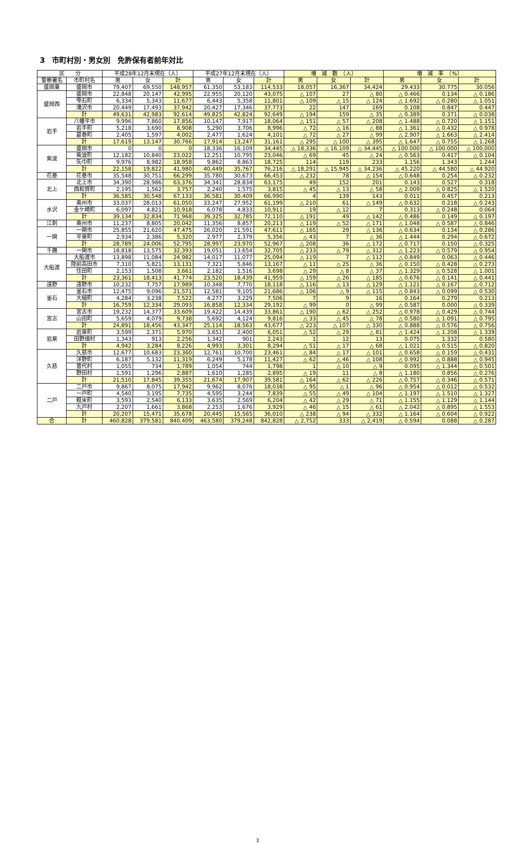3　市町村別・男女別　免許保有者前年対比
| 区 分 | | 平成28年12月末現在（人） | | | 平成27年12月末現在（人） | | | 増 減 数 （人） | | | 増 減 率 （%） | | |
| --- | --- | --- | --- | --- | --- | --- | --- | --- | --- | --- | --- | --- | --- |
| 警察署名 | 市町村名 | 男 | 女 | 計 | 男 | 女 | 計 | 男 | 女 | 計 | 男 | 女 | 計 |
| 盛岡東 | 盛岡市 | 79,407 | 69,550 | 148,957 | 61,350 | 53,183 | 114,533 | 18,057 | 16,367 | 34,424 | 29.433 | 30.775 | 30.056 |
| 盛岡西 | 盛岡市 | 22,848 | 20,147 | 42,995 | 22,955 | 20,120 | 43,075 | △ 107 | 27 | △ 80 | △ 0.466 | 0.134 | △ 0.186 |
| | 雫石町 | 6,334 | 5,343 | 11,677 | 6,443 | 5,358 | 11,801 | △ 109 | △ 15 | △ 124 | △ 1.692 | △ 0.280 | △ 1.051 |
| | 滝沢市 | 20,449 | 17,493 | 37,942 | 20,427 | 17,346 | 37,773 | 22 | 147 | 169 | 0.108 | 0.847 | 0.447 |
| | 計 | 49,631 | 42,983 | 92,614 | 49,825 | 42,824 | 92,649 | △ 194 | 159 | △ 35 | △ 0.389 | 0.371 | △ 0.038 |
| 岩手 | 八幡平市 | 9,996 | 7,860 | 17,856 | 10,147 | 7,917 | 18,064 | △ 151 | △ 57 | △ 208 | △ 1.488 | △ 0.720 | △ 1.151 |
| | 岩手町 | 5,218 | 3,690 | 8,908 | 5,290 | 3,706 | 8,996 | △ 72 | △ 16 | △ 88 | △ 1.361 | △ 0.432 | △ 0.978 |
| | 葛巻町 | 2,405 | 1,597 | 4,002 | 2,477 | 1,624 | 4,101 | △ 72 | △ 27 | △ 99 | △ 2.907 | △ 1.663 | △ 2.414 |
| | 計 | 17,619 | 13,147 | 30,766 | 17,914 | 13,247 | 31,161 | △ 295 | △ 100 | △ 395 | △ 1.647 | △ 0.755 | △ 1.268 |
| 紫波 | 盛岡市 | 0 | 0 | 0 | 18,336 | 16,109 | 34,445 | △ 18,336 | △ 16,109 | △ 34,445 | △ 100.000 | △ 100.000 | △ 100.000 |
| | 紫波町 | 12,182 | 10,840 | 23,022 | 12,251 | 10,795 | 23,046 | △ 69 | 45 | △ 24 | △ 0.563 | 0.417 | △ 0.104 |
| | 矢巾町 | 9,976 | 8,982 | 18,958 | 9,862 | 8,863 | 18,725 | 114 | 119 | 233 | 1.156 | 1.343 | 1.244 |
| | 計 | 22,158 | 19,822 | 41,980 | 40,449 | 35,767 | 76,216 | △ 18,291 | △ 15,945 | △ 34,236 | △ 45.220 | △ 44.580 | △ 44.920 |
| 花巻 | 花巻市 | 35,548 | 30,751 | 66,299 | 35,780 | 30,673 | 66,453 | △ 232 | 78 | △ 154 | △ 0.648 | 0.254 | △ 0.232 |
| 北上 | 北上市 | 34,390 | 28,986 | 63,376 | 34,341 | 28,834 | 63,175 | 49 | 152 | 201 | 0.143 | 0.527 | 0.318 |
| | 西和賀町 | 2,195 | 1,562 | 3,757 | 2,240 | 1,575 | 3,815 | △ 45 | △ 13 | △ 58 | △ 2.009 | △ 0.825 | △ 1.520 |
| | 計 | 36,585 | 30,548 | 67,133 | 36,581 | 30,409 | 66,990 | 4 | 139 | 143 | 0.011 | 0.457 | 0.213 |
| 水沢 | 奥州市 | 33,037 | 28,013 | 61,050 | 33,247 | 27,952 | 61,199 | △ 210 | 61 | △ 149 | △ 0.632 | 0.218 | △ 0.243 |
| | 金ケ崎町 | 6,097 | 4,821 | 10,918 | 6,078 | 4,833 | 10,911 | 19 | △ 12 | 7 | 0.313 | △ 0.248 | 0.064 |
| | 計 | 39,134 | 32,834 | 71,968 | 39,325 | 32,785 | 72,110 | △ 191 | 49 | △ 142 | △ 0.486 | 0.149 | △ 0.197 |
| 江刺 | 奥州市 | 11,237 | 8,805 | 20,042 | 11,356 | 8,857 | 20,213 | △ 119 | △ 52 | △ 171 | △ 1.048 | △ 0.587 | △ 0.846 |
| 一関 | 一関市 | 25,855 | 21,620 | 47,475 | 26,020 | 21,591 | 47,611 | △ 165 | 29 | △ 136 | △ 0.634 | 0.134 | △ 0.286 |
| | 平泉町 | 2,934 | 2,386 | 5,320 | 2,977 | 2,379 | 5,356 | △ 43 | 7 | △ 36 | △ 1.444 | 0.294 | △ 0.672 |
| | 計 | 28,789 | 24,006 | 52,795 | 28,997 | 23,970 | 52,967 | △ 208 | 36 | △ 172 | △ 0.717 | 0.150 | △ 0.325 |
| 千厩 | 一関市 | 18,818 | 13,575 | 32,393 | 19,051 | 13,654 | 32,705 | △ 233 | △ 79 | △ 312 | △ 1.223 | △ 0.579 | △ 0.954 |
| 大船渡 | 大船渡市 | 13,898 | 11,084 | 24,982 | 14,017 | 11,077 | 25,094 | △ 119 | 7 | △ 112 | △ 0.849 | 0.063 | △ 0.446 |
| | 陸前高田市 | 7,310 | 5,821 | 13,131 | 7,321 | 5,846 | 13,167 | △ 11 | △ 25 | △ 36 | △ 0.150 | △ 0.428 | △ 0.273 |
| | 住田町 | 2,153 | 1,508 | 3,661 | 2,182 | 1,516 | 3,698 | △ 29 | △ 8 | △ 37 | △ 1.329 | △ 0.528 | △ 1.001 |
| | 計 | 23,361 | 18,413 | 41,774 | 23,520 | 18,439 | 41,959 | △ 159 | △ 26 | △ 185 | △ 0.676 | △ 0.141 | △ 0.441 |
| 遠野 | 遠野市 | 10,232 | 7,757 | 17,989 | 10,348 | 7,770 | 18,118 | △ 116 | △ 13 | △ 129 | △ 1.121 | △ 0.167 | △ 0.712 |
| 釜石 | 釜石市 | 12,475 | 9,096 | 21,571 | 12,581 | 9,105 | 21,686 | △ 106 | △ 9 | △ 115 | △ 0.843 | △ 0.099 | △ 0.530 |
| | 大槌町 | 4,284 | 3,238 | 7,522 | 4,277 | 3,229 | 7,506 | 7 | 9 | 16 | 0.164 | 0.279 | 0.213 |
| | 計 | 16,759 | 12,334 | 29,093 | 16,858 | 12,334 | 29,192 | △ 99 | 0 | △ 99 | △ 0.587 | 0.000 | △ 0.339 |
| 宮古 | 宮古市 | 19,232 | 14,377 | 33,609 | 19,422 | 14,439 | 33,861 | △ 190 | △ 62 | △ 252 | △ 0.978 | △ 0.429 | △ 0.744 |
| | 山田町 | 5,659 | 4,079 | 9,738 | 5,692 | 4,124 | 9,816 | △ 33 | △ 45 | △ 78 | △ 0.580 | △ 1.091 | △ 0.795 |
| | 計 | 24,891 | 18,456 | 43,347 | 25,114 | 18,563 | 43,677 | △ 223 | △ 107 | △ 330 | △ 0.888 | △ 0.576 | △ 0.756 |
| 岩泉 | 岩泉町 | 3,599 | 2,371 | 5,970 | 3,651 | 2,400 | 6,051 | △ 52 | △ 29 | △ 81 | △ 1.424 | △ 1.208 | △ 1.339 |
| | 田野畑村 | 1,343 | 913 | 2,256 | 1,342 | 901 | 2,243 | 1 | 12 | 13 | 0.075 | 1.332 | 0.580 |
| | 計 | 4,942 | 3,284 | 8,226 | 4,993 | 3,301 | 8,294 | △ 51 | △ 17 | △ 68 | △ 1.021 | △ 0.515 | △ 0.820 |
| 久慈 | 久慈市 | 12,677 | 10,683 | 23,360 | 12,761 | 10,700 | 23,461 | △ 84 | △ 17 | △ 101 | △ 0.658 | △ 0.159 | △ 0.431 |
| | 洋野町 | 6,187 | 5,132 | 11,319 | 6,249 | 5,178 | 11,427 | △ 62 | △ 46 | △ 108 | △ 0.992 | △ 0.888 | △ 0.945 |
| | 普代村 | 1,055 | 734 | 1,789 | 1,054 | 744 | 1,798 | 1 | △ 10 | △ 9 | 0.095 | △ 1.344 | △ 0.501 |
| | 野田村 | 1,591 | 1,296 | 2,887 | 1,610 | 1,285 | 2,895 | △ 19 | 11 | △ 8 | △ 1.180 | 0.856 | △ 0.276 |
| | 計 | 21,510 | 17,845 | 39,355 | 21,674 | 17,907 | 39,581 | △ 164 | △ 62 | △ 226 | △ 0.757 | △ 0.346 | △ 0.571 |
| 二戸 | 二戸市 | 9,867 | 8,075 | 17,942 | 9,962 | 8,076 | 18,038 | △ 95 | △ 1 | △ 96 | △ 0.954 | △ 0.012 | △ 0.532 |
| | 一戸町 | 4,540 | 3,195 | 7,735 | 4,595 | 3,244 | 7,839 | △ 55 | △ 49 | △ 104 | △ 1.197 | △ 1.510 | △ 1.327 |
| | 軽米町 | 3,593 | 2,540 | 6,133 | 3,635 | 2,569 | 6,204 | △ 42 | △ 29 | △ 71 | △ 1.155 | △ 1.129 | △ 1.144 |
| | 九戸村 | 2,207 | 1,661 | 3,868 | 2,253 | 1,676 | 3,929 | △ 46 | △ 15 | △ 61 | △ 2.042 | △ 0.895 | △ 1.553 |
| | 計 | 20,207 | 15,471 | 35,678 | 20,445 | 15,565 | 36,010 | △ 238 | △ 94 | △ 332 | △ 1.164 | △ 0.604 | △ 0.922 |
| 合 | 計 | 460,828 | 379,581 | 840,409 | 463,580 | 379,248 | 842,828 | △ 2,752 | 333 | △ 2,419 | △ 0.594 | 0.088 | △ 0.287 |
3